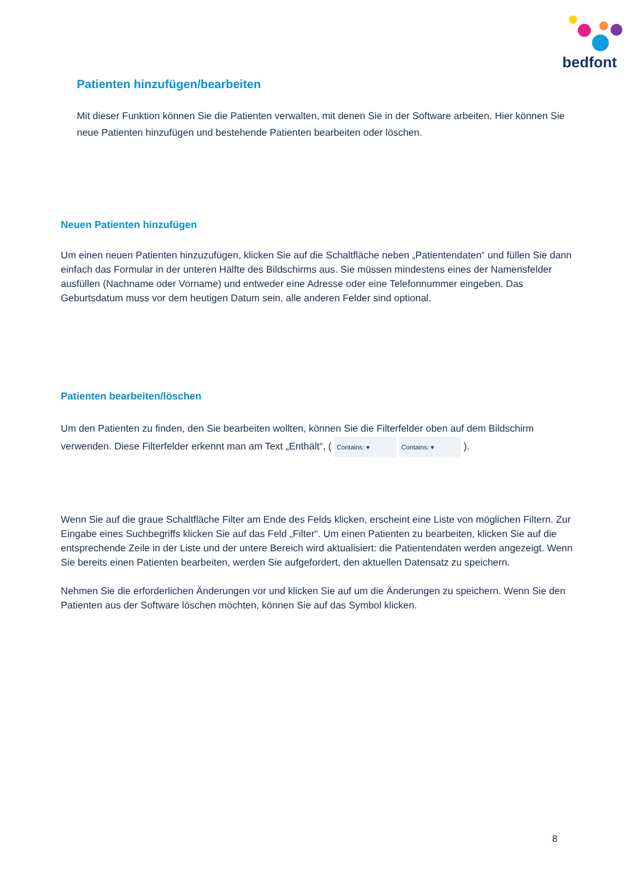bedfont
Patienten hinzufügen/bearbeiten
Mit dieser Funktion können Sie die Patienten verwalten, mit denen Sie in der Software arbeiten. Hier können Sie neue Patienten hinzufügen und bestehende Patienten bearbeiten oder löschen.
Neuen Patienten hinzufügen
Um einen neuen Patienten hinzuzufügen, klicken Sie auf die Schaltfläche neben „Patientendaten“ und füllen Sie dann einfach das Formular in der unteren Hälfte des Bildschirms aus. Sie müssen mindestens eines der Namensfelder ausfüllen (Nachname oder Vorname) und entweder eine Adresse oder eine Telefonnummer eingeben. Das Geburtsdatum muss vor dem heutigen Datum sein, alle anderen Felder sind optional.
Patienten bearbeiten/löschen
Um den Patienten zu finden, den Sie bearbeiten wollten, können Sie die Filterfelder oben auf dem Bildschirm verwenden. Diese Filterfelder erkennt man am Text „Enthält“, ( Contains: ▾ Contains: ▾ ).
Wenn Sie auf die graue Schaltfläche Filter am Ende des Felds klicken, erscheint eine Liste von möglichen Filtern. Zur Eingabe eines Suchbegriffs klicken Sie auf das Feld „Filter“. Um einen Patienten zu bearbeiten, klicken Sie auf die entsprechende Zeile in der Liste und der untere Bereich wird aktualisiert: die Patientendaten werden angezeigt. Wenn Sie bereits einen Patienten bearbeiten, werden Sie aufgefordert, den aktuellen Datensatz zu speichern.
Nehmen Sie die erforderlichen Änderungen vor und klicken Sie auf um die Änderungen zu speichern. Wenn Sie den Patienten aus der Software löschen möchten, können Sie auf das Symbol klicken.
8